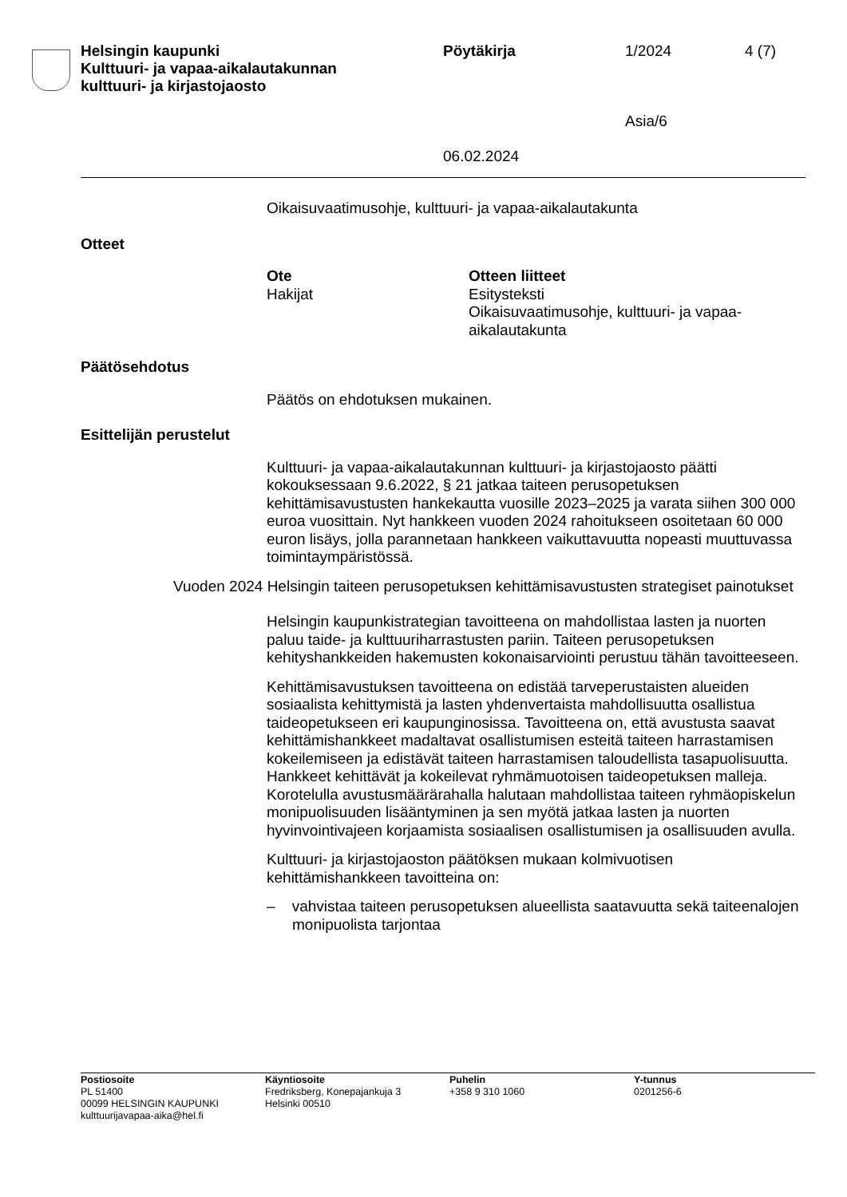Helsingin kaupunki
Kulttuuri- ja vapaa-aikalautakunnan
kulttuuri- ja kirjastojaosto
Pöytäkirja
06.02.2024
1/2024
Asia/6
4 (7)
Oikaisuvaatimusohje, kulttuuri- ja vapaa-aikalautakunta
Otteet
Ote
Hakijat
Otteen liitteet
Esitysteksti
Oikaisuvaatimusohje, kulttuuri- ja vapaa-
aikalautakunta
Päätösehdotus
Päätös on ehdotuksen mukainen.
Esittelijän perustelut
Kulttuuri- ja vapaa-aikalautakunnan kulttuuri- ja kirjastojaosto päätti kokouksessaan 9.6.2022, § 21 jatkaa taiteen perusopetuksen kehittämisavustusten hankekautta vuosille 2023–2025 ja varata siihen 300 000 euroa vuosittain. Nyt hankkeen vuoden 2024 rahoitukseen osoitetaan 60 000 euron lisäys, jolla parannetaan hankkeen vaikuttavuutta nopeasti muuttuvassa toimintaympäristössä.
Vuoden 2024 Helsingin taiteen perusopetuksen kehittämisavustusten strategiset painotukset
Helsingin kaupunkistrategian tavoitteena on mahdollistaa lasten ja nuorten paluu taide- ja kulttuuriharrastusten pariin. Taiteen perusopetuksen kehityshankkeiden hakemusten kokonaisarviointi perustuu tähän tavoitteeseen.
Kehittämisavustuksen tavoitteena on edistää tarveperustaisten alueiden sosiaalista kehittymistä ja lasten yhdenvertaista mahdollisuutta osallistua taideopetukseen eri kaupunginosissa. Tavoitteena on, että avustusta saavat kehittämishankkeet madaltavat osallistumisen esteitä taiteen harrastamisen kokeilemiseen ja edistävät taiteen harrastamisen taloudellista tasapuolisuutta. Hankkeet kehittävät ja kokeilevat ryhmämuotoisen taideopetuksen malleja. Korotelulla avustusmäärärahalla halutaan mahdollistaa taiteen ryhmäopiskelun monipuolisuuden lisääntyminen ja sen myötä jatkaa lasten ja nuorten hyvinvointivajeen korjaamista sosiaalisen osallistumisen ja osallisuuden avulla.
Kulttuuri- ja kirjastojaoston päätöksen mukaan kolmivuotisen kehittämishankkeen tavoitteina on:
– vahvistaa taiteen perusopetuksen alueellista saatavuutta sekä taiteenalojen monipuolista tarjontaa
Postiosoite
PL 51400
00099 HELSINGIN KAUPUNKI
kulttuurijavapaa-aika@hel.fi
Käyntiosoite
Fredriksberg, Konepajankuja 3
Helsinki 00510
Puhelin
+358 9 310 1060
Y-tunnus
0201256-6